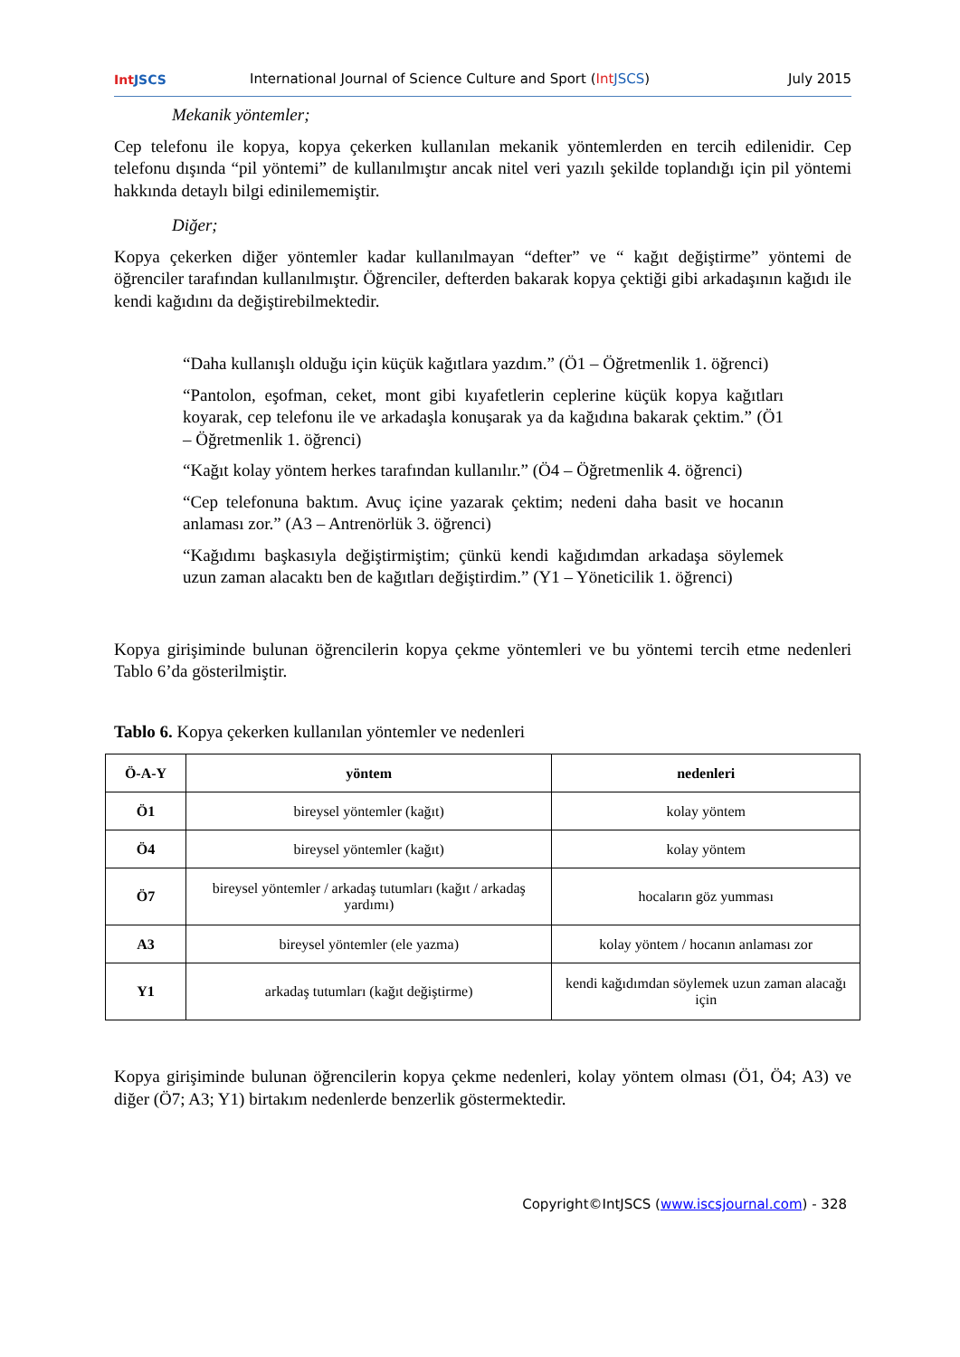Int JSCS
International Journal of Science Culture and Sport (Int JSCS)
July 2015
Mekanik yöntemler;
Cep telefonu ile kopya, kopya çekerken kullanılan mekanik yöntemlerden en tercih edilenidir. Cep telefonu dışında “pil yöntemi” de kullanılmıştır ancak nitel veri yazılı şekilde toplandığı için pil yöntemi hakkında detaylı bilgi edinilememiştir.
Diğer;
Kopya çekerken diğer yöntemler kadar kullanılmayan “defter” ve “ kağıt değiştirme” yöntemi de öğrenciler tarafından kullanılmıştır. Öğrenciler, defterden bakarak kopya çektiği gibi arkadaşının kağıdı ile kendi kağıdını da değiştirebilmektedir.
“Daha kullanışlı olduğu için küçük kağıtlara yazdım.” (Ö1 – Öğretmenlik 1. öğrenci)
“Pantolon, eşofman, ceket, mont gibi kıyafetlerin ceplerine küçük kopya kağıtları koyarak, cep telefonu ile ve arkadaşla konuşarak ya da kağıdına bakarak çektim.” (Ö1 – Öğretmenlik 1. öğrenci)
“Kağıt kolay yöntem herkes tarafından kullanılır.” (Ö4 – Öğretmenlik 4. öğrenci)
“Cep telefonuna baktım. Avuç içine yazarak çektim; nedeni daha basit ve hocanın anlaması zor.” (A3 – Antrenörlük 3. öğrenci)
“Kağıdımı başkasıyla değiştirmiştim; çünkü kendi kağıdımdan arkadaşa söylemek uzun zaman alacaktı ben de kağıtları değiştirdim.” (Y1 – Yöneticilik 1. öğrenci)
Kopya girişiminde bulunan öğrencilerin kopya çekme yöntemleri ve bu yöntemi tercih etme nedenleri Tablo 6’da gösterilmiştir.
Tablo 6. Kopya çekerken kullanılan yöntemler ve nedenleri
| Ö-A-Y | yöntem | nedenleri |
| --- | --- | --- |
| Ö1 | bireysel yöntemler (kağıt) | kolay yöntem |
| Ö4 | bireysel yöntemler (kağıt) | kolay yöntem |
| Ö7 | bireysel yöntemler / arkadaş tutumları (kağıt / arkadaş yardımı) | hocaların göz yumması |
| A3 | bireysel yöntemler (ele yazma) | kolay yöntem / hocanın anlaması zor |
| Y1 | arkadaş tutumları (kağıt değiştirme) | kendi kağıdımdan söylemek uzun zaman alacağı için |
Kopya girişiminde bulunan öğrencilerin kopya çekme nedenleri, kolay yöntem olması (Ö1, Ö4; A3) ve diğer (Ö7; A3; Y1) birtakım nedenlerde benzerlik göstermektedir.
Copyright©IntJSCS (www.iscsjournal.com) - 328